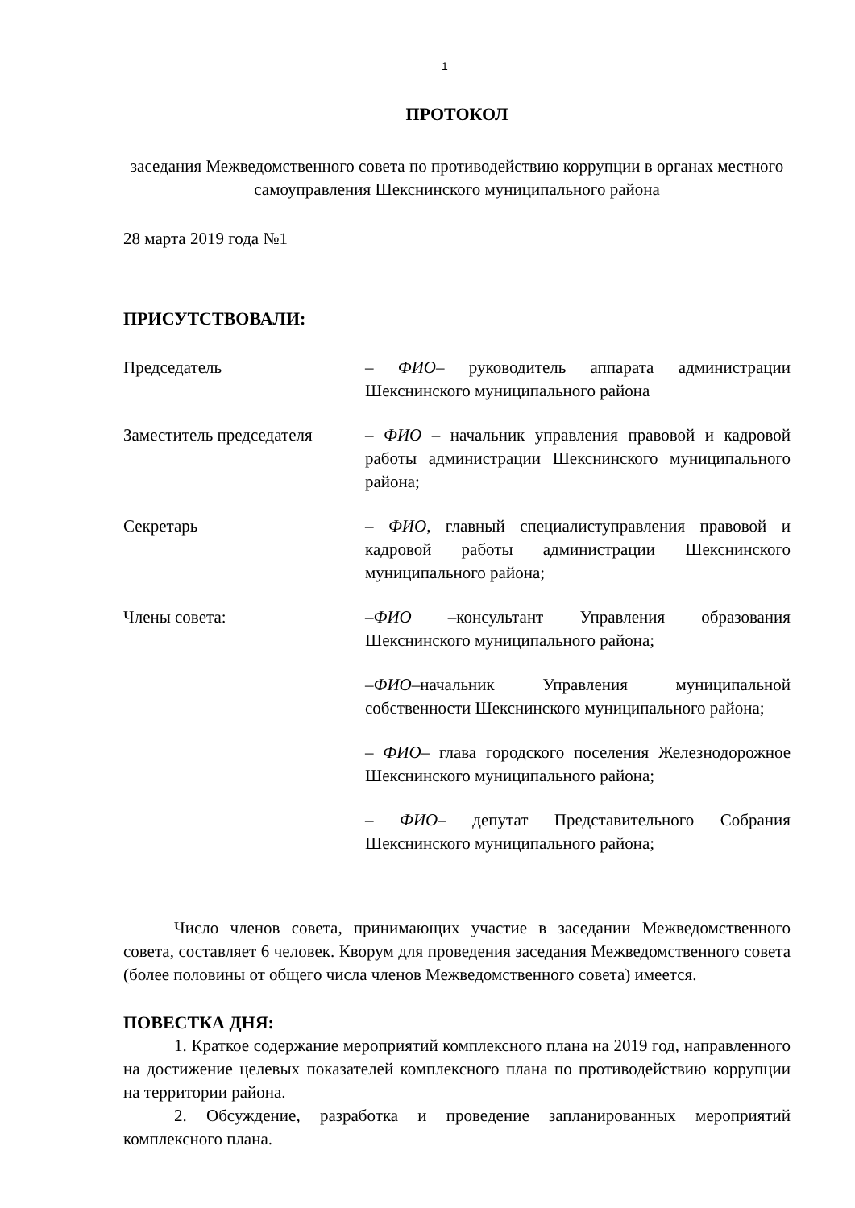1
ПРОТОКОЛ
заседания Межведомственного совета по противодействию коррупции в органах местного самоуправления Шекснинского муниципального района
28 марта 2019 года №1
ПРИСУТСТВОВАЛИ:
Председатель – ФИО– руководитель аппарата администрации Шекснинского муниципального района
Заместитель председателя
– ФИО – начальник управления правовой и кадровой работы администрации Шекснинского муниципального района;
Секретарь – ФИО, главный специалиступравления правовой и кадровой работы администрации Шекснинского муниципального района;
Члены совета: –ФИО –консультант Управления образования Шекснинского муниципального района;
–ФИО–начальник Управления муниципальной собственности Шекснинского муниципального района;
– ФИО– глава городского поселения Железнодорожное Шекснинского муниципального района;
– ФИО– депутат Представительного Собрания Шекснинского муниципального района;
Число членов совета, принимающих участие в заседании Межведомственного совета, составляет 6 человек. Кворум для проведения заседания Межведомственного совета (более половины от общего числа членов Межведомственного совета) имеется.
ПОВЕСТКА ДНЯ:
1. Краткое содержание мероприятий комплексного плана на 2019 год, направленного на достижение целевых показателей комплексного плана по противодействию коррупции на территории района.
2. Обсуждение, разработка и проведение запланированных мероприятий комплексного плана.